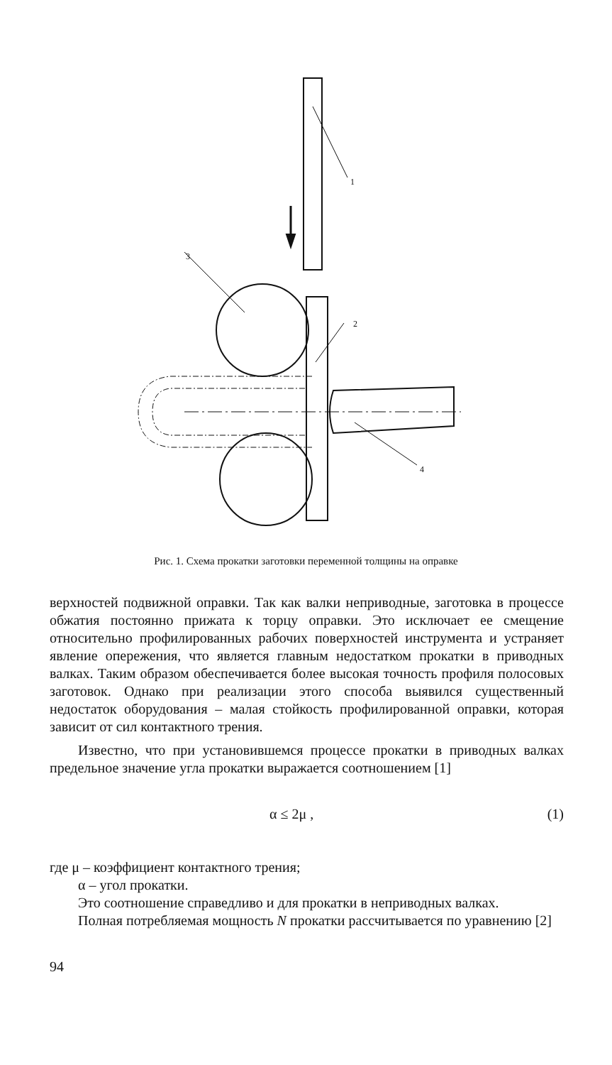1
3
2
4
Рис. 1. Схема прокатки заготовки переменной толщины на оправке
верхностей подвижной оправки. Так как валки неприводные, заготовка в процессе обжатия постоянно прижата к торцу оправки. Это исключает ее смещение относительно профилированных рабочих поверхностей инструмента и устраняет явление опережения, что является главным недостатком прокатки в приводных валках. Таким образом обеспечивается более высокая точность профиля полосовых заготовок. Однако при реализации этого способа выявился существенный недостаток оборудования – малая стойкость профилированной оправки, которая зависит от сил контактного трения.
Известно, что при установившемся процессе прокатки в приводных валках предельное значение угла прокатки выражается соотношением [1]
α ≤ 2μ , (1)
где μ – коэффициент контактного трения;
α – угол прокатки.
Это соотношение справедливо и для прокатки в неприводных валках.
Полная потребляемая мощность N прокатки рассчитывается по уравнению [2]
94